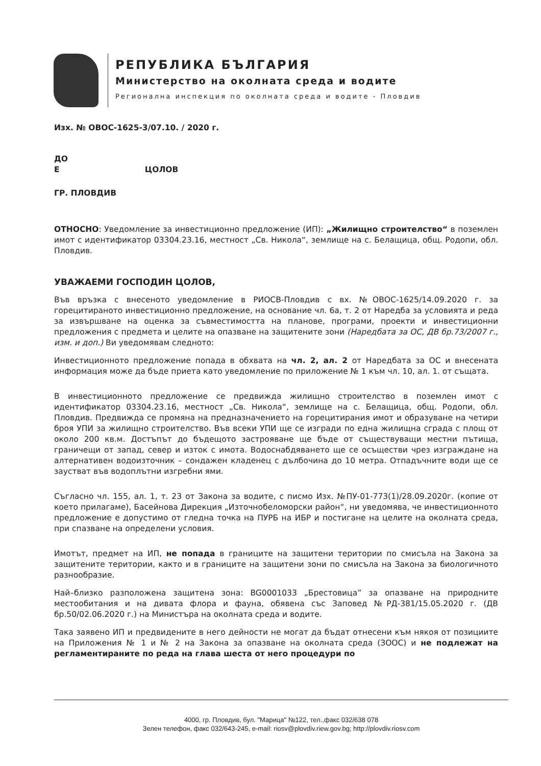РЕПУБЛИКА БЪЛГАРИЯ
Министерство на околната среда и водите
Регионална инспекция по околната среда и водите - Пловдив
Изх. № ОВОС-1625-3/07.10. / 2020 г.
ДО
Е ЦОЛОВ
ГР. ПЛОВДИВ
ОТНОСНО: Уведомление за инвестиционно предложение (ИП): „Жилищно строителство“ в поземлен имот с идентификатор 03304.23.16, местност „Св. Никола“, землище на с. Белащица, общ. Родопи, обл. Пловдив.
УВАЖАЕМИ ГОСПОДИН ЦОЛОВ,
Във връзка с внесеното уведомление в РИОСВ-Пловдив с вх. №ОВОС-1625/14.09.2020 г. за горецитираното инвестиционно предложение, на основание чл. 6а, т. 2 от Наредба за условията и реда за извършване на оценка за съвместимостта на планове, програми, проекти и инвестиционни предложения с предмета и целите на опазване на защитените зони (Наредбата за ОС, ДВ бр.73/2007 г., изм. и доп.) Ви уведомявам следното:
Инвестиционното предложение попада в обхвата на чл. 2, ал. 2 от Наредбата за ОС и внесената информация може да бъде приета като уведомление по приложение № 1 към чл. 10, ал. 1. от същата.
В инвестиционното предложение се предвижда жилищно строителство в поземлен имот с идентификатор 03304.23.16, местност „Св. Никола“, землище на с. Белащица, общ. Родопи, обл. Пловдив. Предвижда се промяна на предназначението на горецитирания имот и образуване на четири броя УПИ за жилищно строителство. Във всеки УПИ ще се изгради по една жилищна сграда с площ от около 200 кв.м. Достъпът до бъдещото застрояване ще бъде от съществуващи местни пътища, граничещи от запад, север и изток с имота. Водоснабдяването ще се осъществи чрез изграждане на алтернативен водоизточник – сондажен кладенец с дълбочина до 10 метра. Отпадъчните води ще се заустват във водоплътни изгребни ями.
Съгласно чл. 155, ал. 1, т. 23 от Закона за водите, с писмо Изх. №ПУ-01-773(1)/28.09.2020г. (копие от което прилагаме), Басейнова Дирекция „Източнобеломорски район“, ни уведомява, че инвестиционното предложение е допустимо от гледна точка на ПУРБ на ИБР и постигане на целите на околната среда, при спазване на определени условия.
Имотът, предмет на ИП, не попада в границите на защитени територии по смисъла на Закона за защитените територии, както и в границите на защитени зони по смисъла на Закона за биологичното разнообразие.
Най–близко разположена защитена зона: BG0001033 „Брестовица” за опазване на природните местообитания и на дивата флора и фауна, обявена със Заповед №РД-381/15.05.2020 г. (ДВ бр.50/02.06.2020 г.) на Министъра на околната среда и водите.
Така заявено ИП и предвидените в него дейности не могат да бъдат отнесени към някоя от позициите на Приложения № 1 и № 2 на Закона за опазване на околната среда (ЗООС) и не подлежат на регламентираните по реда на глава шеста от него процедури по
4000, гр. Пловдив, бул. "Марица" №122, тел.,факс 032/638 078
Зелен телефон, факс 032/643-245, e-mail: riosv@plovdiv.riew.gov.bg; http://plovdiv.riosv.com